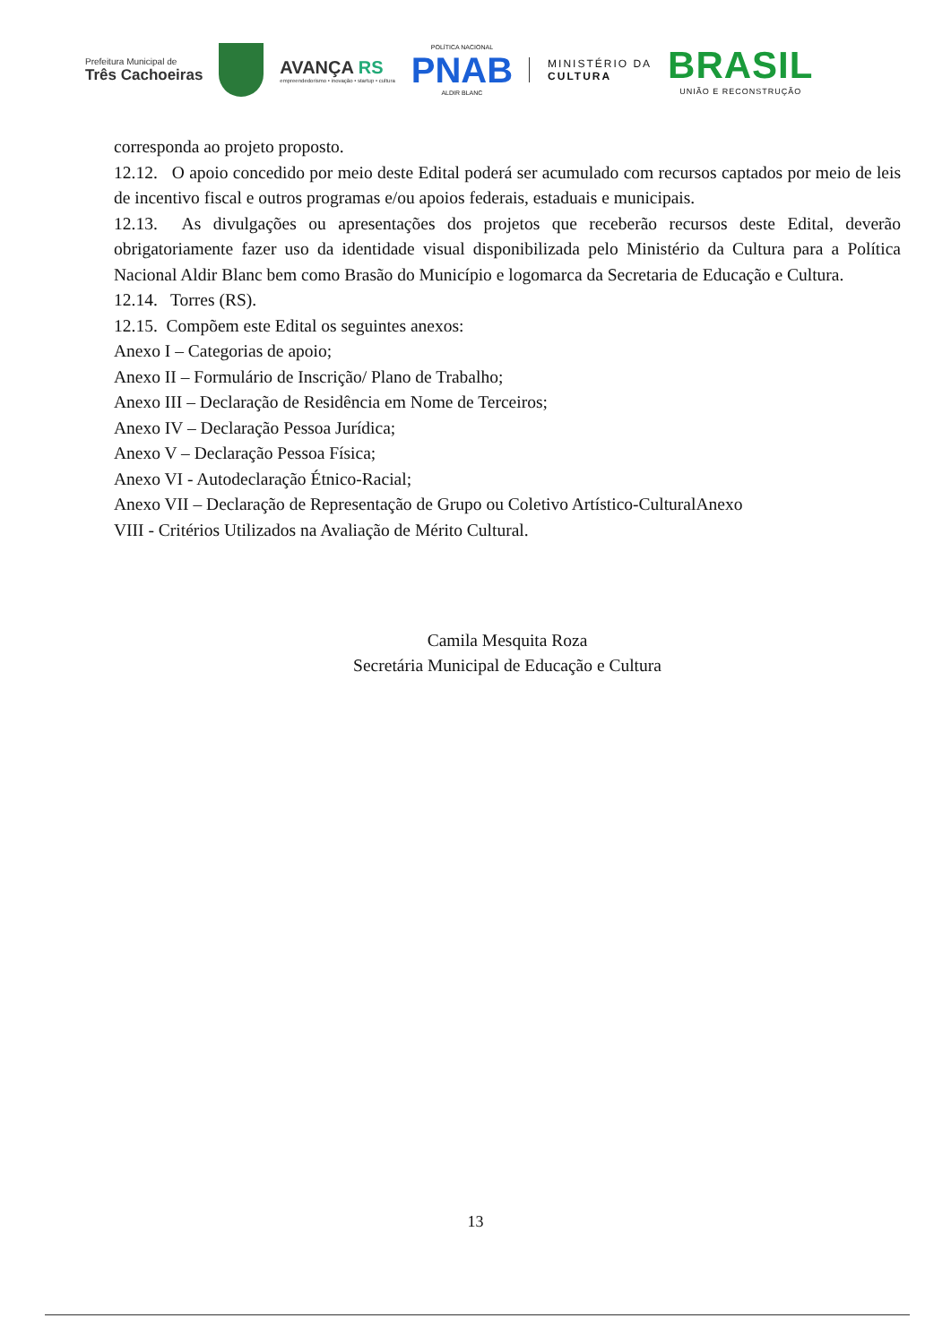Prefeitura Municipal de
Três Cachoeiras
AVANÇA RS
empreendedorismo • inovação • startup • cultura
POLÍTICA NACIONAL
PNAB
ALDIR BLANC
MINISTÉRIO DA
CULTURA
BRASIL
UNIÃO E RECONSTRUÇÃO
corresponda ao projeto proposto.
12.12. O apoio concedido por meio deste Edital poderá ser acumulado com recursos captados por meio de leis de incentivo fiscal e outros programas e/ou apoios federais, estaduais e municipais.
12.13. As divulgações ou apresentações dos projetos que receberão recursos deste Edital, deverão obrigatoriamente fazer uso da identidade visual disponibilizada pelo Ministério da Cultura para a Política Nacional Aldir Blanc bem como Brasão do Município e logomarca da Secretaria de Educação e Cultura.
12.14. Torres (RS).
12.15. Compõem este Edital os seguintes anexos:
Anexo I – Categorias de apoio;
Anexo II – Formulário de Inscrição/ Plano de Trabalho;
Anexo III – Declaração de Residência em Nome de Terceiros;
Anexo IV – Declaração Pessoa Jurídica;
Anexo V – Declaração Pessoa Física;
Anexo VI - Autodeclaração Étnico-Racial;
Anexo VII – Declaração de Representação de Grupo ou Coletivo Artístico-CulturalAnexo
VIII - Critérios Utilizados na Avaliação de Mérito Cultural.
Camila Mesquita Roza
Secretária Municipal de Educação e Cultura
13